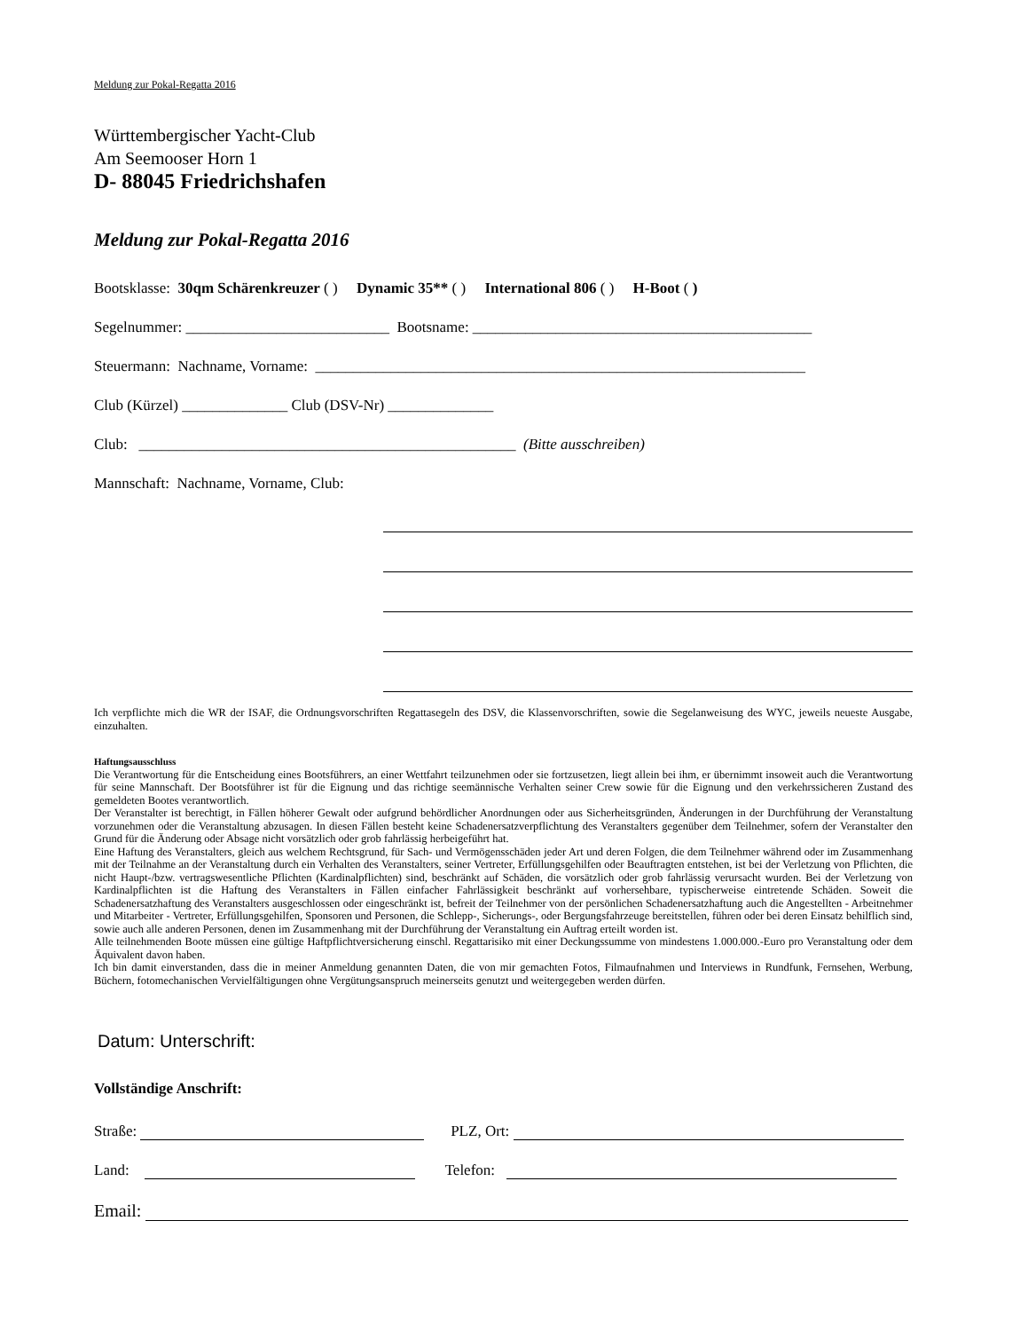Meldung zur Pokal-Regatta 2016
Württembergischer Yacht-Club
Am Seemooser Horn 1
D- 88045 Friedrichshafen
Meldung zur Pokal-Regatta 2016
Bootsklasse: 30qm Schärenkreuzer ( ) Dynamic 35** ( ) International 806 ( ) H-Boot ( )
Segelnummer: ___________________________ Bootsname: _____________________________________________
Steuermann: Nachname, Vorname: _________________________________________________________________
Club (Kürzel) ______________ Club (DSV-Nr) ______________
Club: __________________________________________________ (Bitte ausschreiben)
Mannschaft: Nachname, Vorname, Club:
Ich verpflichte mich die WR der ISAF, die Ordnungsvorschriften Regattasegeln des DSV, die Klassenvorschriften, sowie die Segelanweisung des WYC, jeweils neueste Ausgabe, einzuhalten.
Haftungsausschluss
Die Verantwortung für die Entscheidung eines Bootsführers, an einer Wettfahrt teilzunehmen oder sie fortzusetzen, liegt allein bei ihm, er übernimmt insoweit auch die Verantwortung für seine Mannschaft. Der Bootsführer ist für die Eignung und das richtige seemännische Verhalten seiner Crew sowie für die Eignung und den verkehrssicheren Zustand des gemeldeten Bootes verantwortlich.
Der Veranstalter ist berechtigt, in Fällen höherer Gewalt oder aufgrund behördlicher Anordnungen oder aus Sicherheitsgründen, Änderungen in der Durchführung der Veranstaltung vorzunehmen oder die Veranstaltung abzusagen. In diesen Fällen besteht keine Schadenersatzverpflichtung des Veranstalters gegenüber dem Teilnehmer, sofern der Veranstalter den Grund für die Änderung oder Absage nicht vorsätzlich oder grob fahrlässig herbeigeführt hat.
Eine Haftung des Veranstalters, gleich aus welchem Rechtsgrund, für Sach- und Vermögensschäden jeder Art und deren Folgen, die dem Teilnehmer während oder im Zusammenhang mit der Teilnahme an der Veranstaltung durch ein Verhalten des Veranstalters, seiner Vertreter, Erfüllungsgehilfen oder Beauftragten entstehen, ist bei der Verletzung von Pflichten, die nicht Haupt-/bzw. vertragswesentliche Pflichten (Kardinalpflichten) sind, beschränkt auf Schäden, die vorsätzlich oder grob fahrlässig verursacht wurden. Bei der Verletzung von Kardinalpflichten ist die Haftung des Veranstalters in Fällen einfacher Fahrlässigkeit beschränkt auf vorhersehbare, typischerweise eintretende Schäden. Soweit die Schadenersatzhaftung des Veranstalters ausgeschlossen oder eingeschränkt ist, befreit der Teilnehmer von der persönlichen Schadenersatzhaftung auch die Angestellten - Arbeitnehmer und Mitarbeiter - Vertreter, Erfüllungsgehilfen, Sponsoren und Personen, die Schlepp-, Sicherungs-, oder Bergungsfahrzeuge bereitstellen, führen oder bei deren Einsatz behilflich sind, sowie auch alle anderen Personen, denen im Zusammenhang mit der Durchführung der Veranstaltung ein Auftrag erteilt worden ist.
Alle teilnehmenden Boote müssen eine gültige Haftpflichtversicherung einschl. Regattarisiko mit einer Deckungssumme von mindestens 1.000.000.-Euro pro Veranstaltung oder dem Äquivalent davon haben.
Ich bin damit einverstanden, dass die in meiner Anmeldung genannten Daten, die von mir gemachten Fotos, Filmaufnahmen und Interviews in Rundfunk, Fernsehen, Werbung, Büchern, fotomechanischen Vervielfältigungen ohne Vergütungsanspruch meinerseits genutzt und weitergegeben werden dürfen.
Datum: Unterschrift:
Vollständige Anschrift:
Straße: PLZ, Ort:
Land: Telefon:
Email: